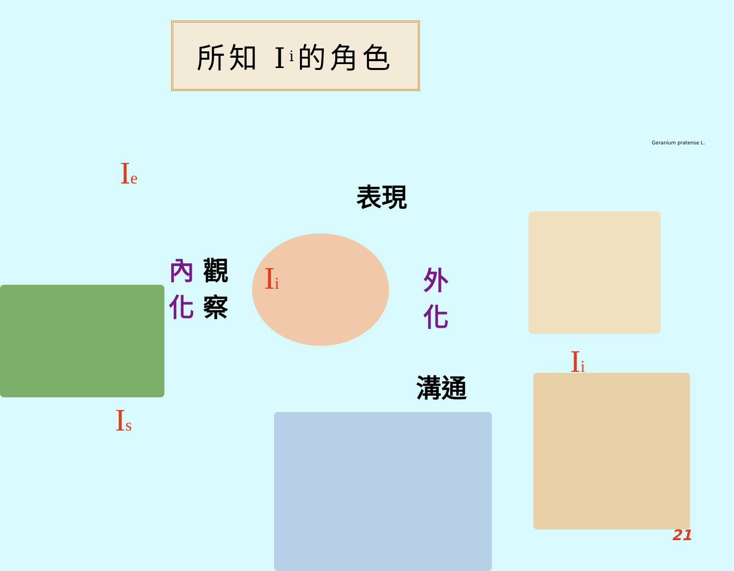所知 I<sub>i</sub> 的角色
I<sub>e</sub>
內 觀
化 察
I<sub>i</sub>
表現
外
化
溝通
I<sub>i</sub>
I<sub>s</sub>
Geranium pratense L.
21